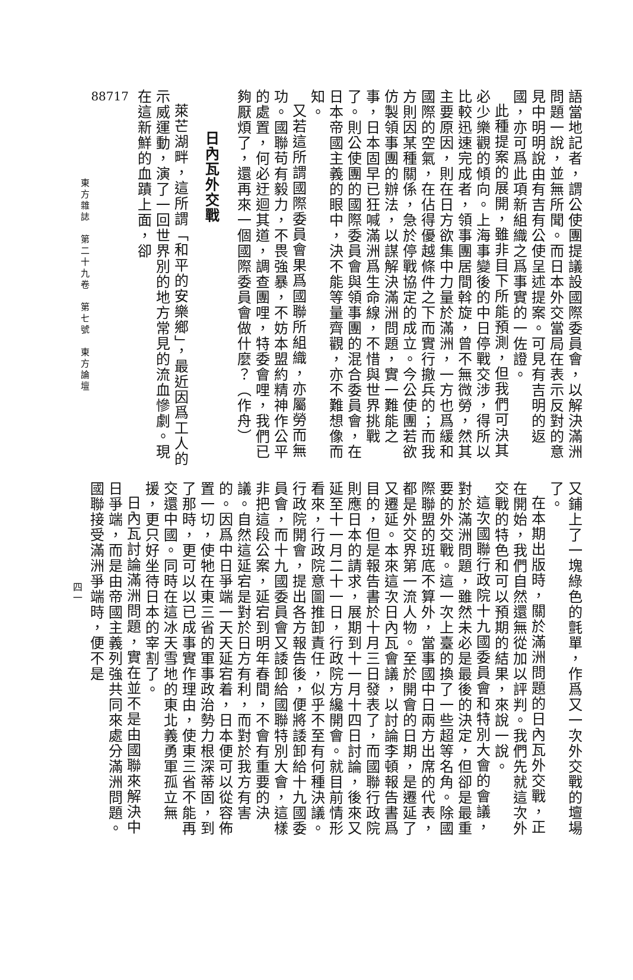語當地記者，謂公使團提議設國際委員會，以解決滿洲問題一說，並無所聞。而日本外交當局在表示反對的意見中明明說由有吉有公使呈述提案。可見有吉明的返國，亦可爲此項新組織之爲事實的一佐證。
此種提案的展開，雖非目下所能預測，但我們可決其必少樂觀的傾向。上海事變後的中日停戰交涉，得所以比較迅速完成者，領事團居間斡旋，曾不無微勞，然其主要原因，則在日方欲集中力量於滿洲，一方也爲緩和國際的空氣，在佔得優越條件之下而實行撤兵的；而我方則因某種關係，急於停戰協定的成立。今公使團若欲仿製領事團的辦法，以謀解決滿洲問題，實一難能之事，日本固早已狂喊滿洲爲生命線，不惜與世界挑戰了。則公使團的國際委員會與領事團的混合委員會，在日本帝國主義的眼中，決不能等量齊觀，亦不難想像而知。
又若這所謂國際委員會果爲國聯所組織，亦屬勞而無功。國聯苟有毅力，不畏強暴，不妨本盟約精神作公平的處置，何必迂迴其道，調查團哩，特委會哩，我們已夠厭煩了，還再來一個國際委員會做什麼？（作舟）
日內瓦外交戰
萊芒湖畔，這所謂「和平的安樂鄉」，最近因爲工人的示威運動，演了一回世界別的地方常見的流血慘劇。現在這新鮮的血蹟上面，卻
88717
東方雜誌　第二十九卷　第七號　東方論壇
又鋪上了一塊綠色的氈單，作爲又一次外交戰的壇場了。
在本期出版時，關於滿洲問題的日內瓦外交戰，正在開始，我們自然還無從加以評判。我們先就這次外交戰的特色和可以預期的結果，來說一說。
這次國聯行政院十九國委員會和特別大會的會議，對於滿洲問題，雖然未必是最後的決定，但卻是最重要的外交戰。這一次上臺的換了一些超等名角。除國際聯盟的班底不算外，當事國中日兩方出席的代表，都是外交界第一流人物。至於開會的日期，是遷延了又遷延。本來這次日內瓦會議，以討論李頓報告書爲目的，但是報告書於十月三日發表了，而國聯行政院則應日本的請求，展期到十一月十四日討論，後來又延至十一月二十一日，行政院方纔開會。就目前情形看來，行政院意圖推卸責任，似乎不至有何種決議。行政院開會，提出各方報告後，便將諉卸給十九國委員會，而十九國委員會又諉卸給國聯特別大會，這樣非把這段公案，延宕到明年春間，不會有重要的決議。自然這延宕是對於日方有利，而對於我方有害的。因爲中日爭端一天天延宕着，日本便可以從容佈置一切，使牠在東三省的軍事政治勢力根深蒂固，到了那時，更可以以已成事實作理由，使東三省不能再交還中國。同時在這冰天雪地的東北義勇軍孤立無援，更只好坐待日本的宰割了。
日內瓦討論滿洲問題，實在並不是由國聯來解決中日爭端，而是由帝國主義列強共同來處分滿洲問題。國聯接受滿洲爭端時，便不是
四一